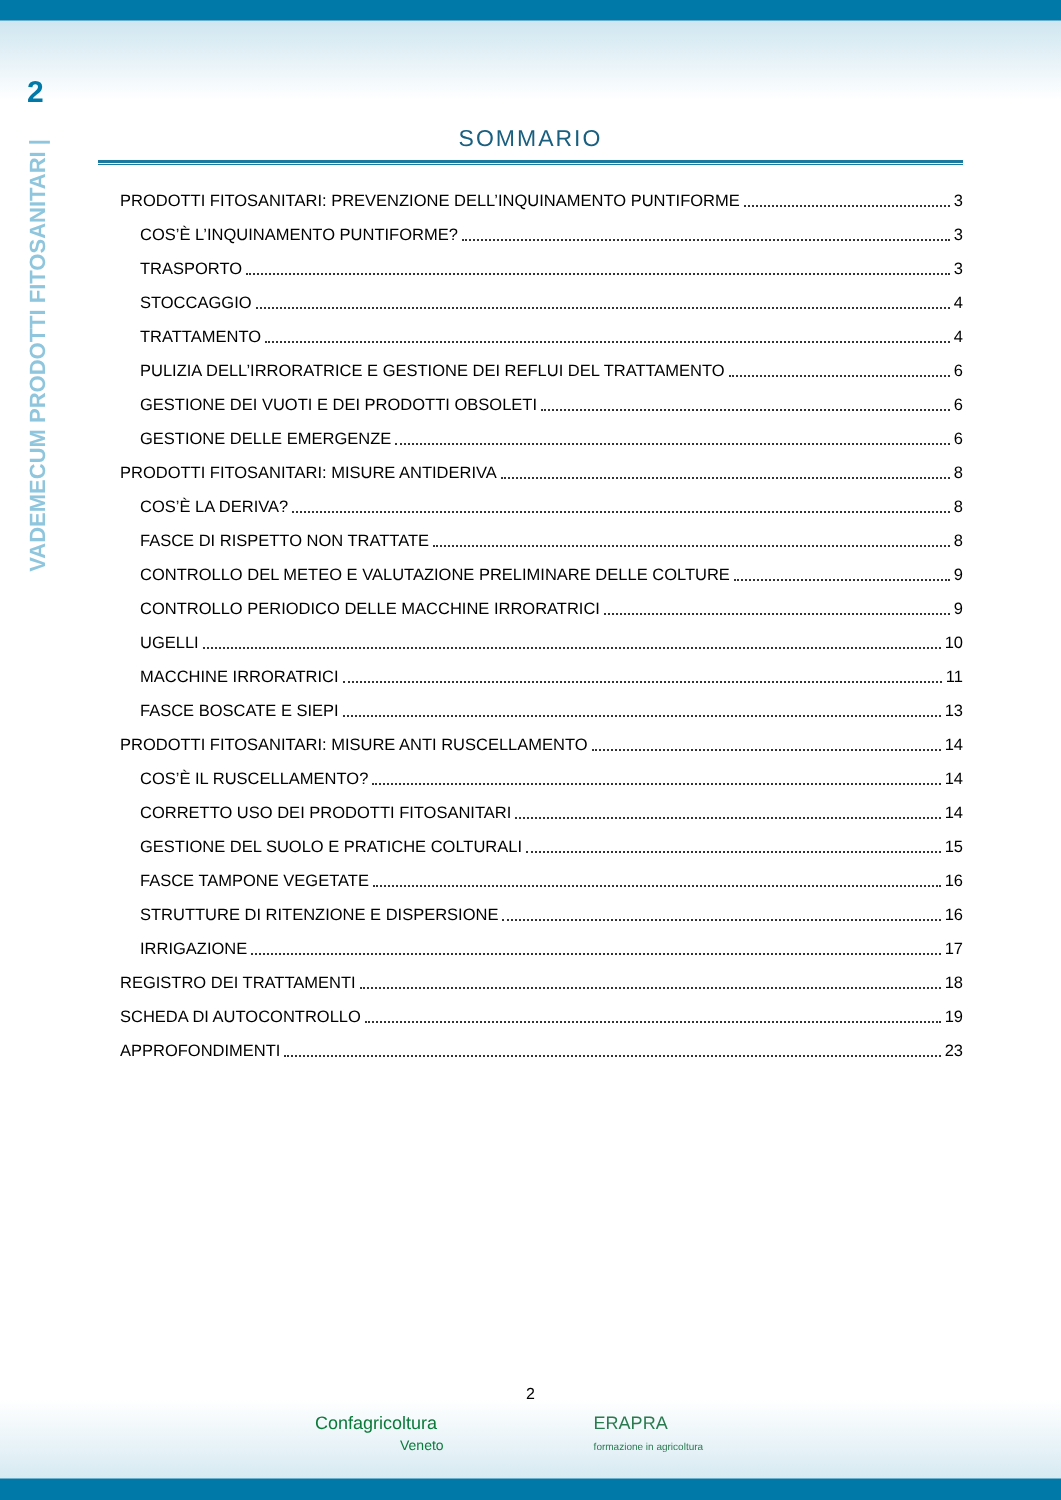2
VADEMECUM PRODOTTI FITOSANITARI |
SOMMARIO
PRODOTTI FITOSANITARI: PREVENZIONE DELL’INQUINAMENTO PUNTIFORME 3
COS’È L’INQUINAMENTO PUNTIFORME? 3
TRASPORTO 3
STOCCAGGIO 4
TRATTAMENTO 4
PULIZIA DELL’IRRORATRICE E GESTIONE DEI REFLUI DEL TRATTAMENTO 6
GESTIONE DEI VUOTI E DEI PRODOTTI OBSOLETI 6
GESTIONE DELLE EMERGENZE 6
PRODOTTI FITOSANITARI: MISURE ANTIDERIVA 8
COS’È LA DERIVA? 8
FASCE DI RISPETTO NON TRATTATE 8
CONTROLLO DEL METEO E VALUTAZIONE PRELIMINARE DELLE COLTURE 9
CONTROLLO PERIODICO DELLE MACCHINE IRRORATRICI 9
UGELLI 10
MACCHINE IRRORATRICI 11
FASCE BOSCATE E SIEPI 13
PRODOTTI FITOSANITARI: MISURE ANTI RUSCELLAMENTO 14
COS’È IL RUSCELLAMENTO? 14
CORRETTO USO DEI PRODOTTI FITOSANITARI 14
GESTIONE DEL SUOLO E PRATICHE COLTURALI 15
FASCE TAMPONE VEGETATE 16
STRUTTURE DI RITENZIONE E DISPERSIONE 16
IRRIGAZIONE 17
REGISTRO DEI TRATTAMENTI 18
SCHEDA DI AUTOCONTROLLO 19
APPROFONDIMENTI 23
2
Confagricoltura
Veneto
ERAPRA
formazione in agricoltura